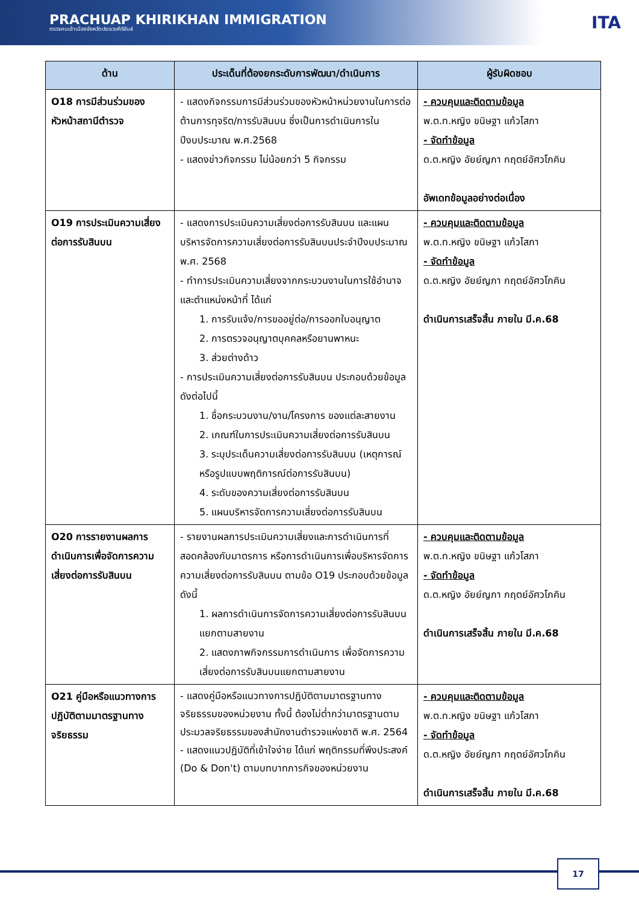PRACHUAP KHIRIKHAN IMMIGRATION
ตรวจคนเข้าเมืองจังหวัดประจวบคีรีขันธ์
ITA
| ด้าน | ประเด็นที่ต้องยกระดับการพัฒนา/ดำเนินการ | ผู้รับผิดชอบ |
| --- | --- | --- |
| O18 การมีส่วนร่วมของหัวหน้าสถานีตำรวจ | - แสดงกิจกรรมการมีส่วนร่วมของหัวหน้าหน่วยงานในการต่อต้านการทุจริต/การรับสินบน ซึ่งเป็นการดำเนินการในปีงบประมาณ พ.ศ.2568 - แสดงข่าวกิจกรรม ไม่น้อยกว่า 5 กิจกรรม | - ควบคุมและติดตามข้อมูล พ.ต.ท.หญิง ขนิษฐา แก้วโสภา - จัดทำข้อมูล ด.ต.หญิง อัยย์ญภา กฤตย์อัศวโภคิน อัพเดทข้อมูลอย่างต่อเนื่อง |
| O19 การประเมินความเสี่ยงต่อการรับสินบน | - แสดงการประเมินความเสี่ยงต่อการรับสินบน และแผนบริหารจัดการความเสี่ยงต่อการรับสินบนประจำปีงบประมาณ พ.ศ. 2568 - ทำการประเมินความเสี่ยงจากกระบวนงานในการใช้อำนาจ และตำแหน่งหน้าที่ ได้แก่ 1. การรับแจ้ง/การขออยู่ต่อ/การออกใบอนุญาต 2. การตรวจอนุญาตบุคคลหรือยานพาหนะ 3. ส่วยต่างด้าว - การประเมินความเสี่ยงต่อการรับสินบน ประกอบด้วยข้อมูลดังต่อไปนี้ 1. ชื่อกระบวนงาน/งาน/โครงการ ของแต่ละสายงาน 2. เกณฑ์ในการประเมินความเสี่ยงต่อการรับสินบน 3. ระบุประเด็นความเสี่ยงต่อการรับสินบน (เหตุการณ์หรือรูปแบบพฤติการณ์ต่อการรับสินบน) 4. ระดับของความเสี่ยงต่อการรับสินบน 5. แผนบริหารจัดการความเสี่ยงต่อการรับสินบน | - ควบคุมและติดตามข้อมูล พ.ต.ท.หญิง ขนิษฐา แก้วโสภา - จัดทำข้อมูล ด.ต.หญิง อัยย์ญภา กฤตย์อัศวโภคิน ดำเนินการเสร็จสิ้น ภายใน มี.ค.68 |
| O20 การรายงานผลการดำเนินการเพื่อจัดการความเสี่ยงต่อการรับสินบน | - รายงานผลการประเมินความเสี่ยงและการดำเนินการที่สอดคล้องกับมาตรการ หรือการดำเนินการเพื่อบริหารจัดการความเสี่ยงต่อการรับสินบน ตามข้อ O19 ประกอบด้วยข้อมูลดังนี้ 1. ผลการดำเนินการจัดการความเสี่ยงต่อการรับสินบนแยกตามสายงาน 2. แสดงภาพกิจกรรมการดำเนินการ เพื่อจัดการความเสี่ยงต่อการรับสินบนแยกตามสายงาน | - ควบคุมและติดตามข้อมูล พ.ต.ท.หญิง ขนิษฐา แก้วโสภา - จัดทำข้อมูล ด.ต.หญิง อัยย์ญภา กฤตย์อัศวโภคิน ดำเนินการเสร็จสิ้น ภายใน มี.ค.68 |
| O21 คู่มือหรือแนวทางการปฏิบัติตามมาตรฐานทางจริยธรรม | - แสดงคู่มือหรือแนวทางการปฏิบัติตามมาตรฐานทางจริยธรรมของหน่วยงาน ทั้งนี้ ต้องไม่ต่ำกว่ามาตรฐานตามประมวลจริยธรรมของสำนักงานตำรวจแห่งชาติ พ.ศ. 2564 - แสดงแนวปฏิบัติที่เข้าใจง่าย ได้แก่ พฤติกรรมที่พึงประสงค์ (Do & Don't) ตามบทบาทภารกิจของหน่วยงาน | - ควบคุมและติดตามข้อมูล พ.ต.ท.หญิง ขนิษฐา แก้วโสภา - จัดทำข้อมูล ด.ต.หญิง อัยย์ญภา กฤตย์อัศวโภคิน ดำเนินการเสร็จสิ้น ภายใน มี.ค.68 |
17